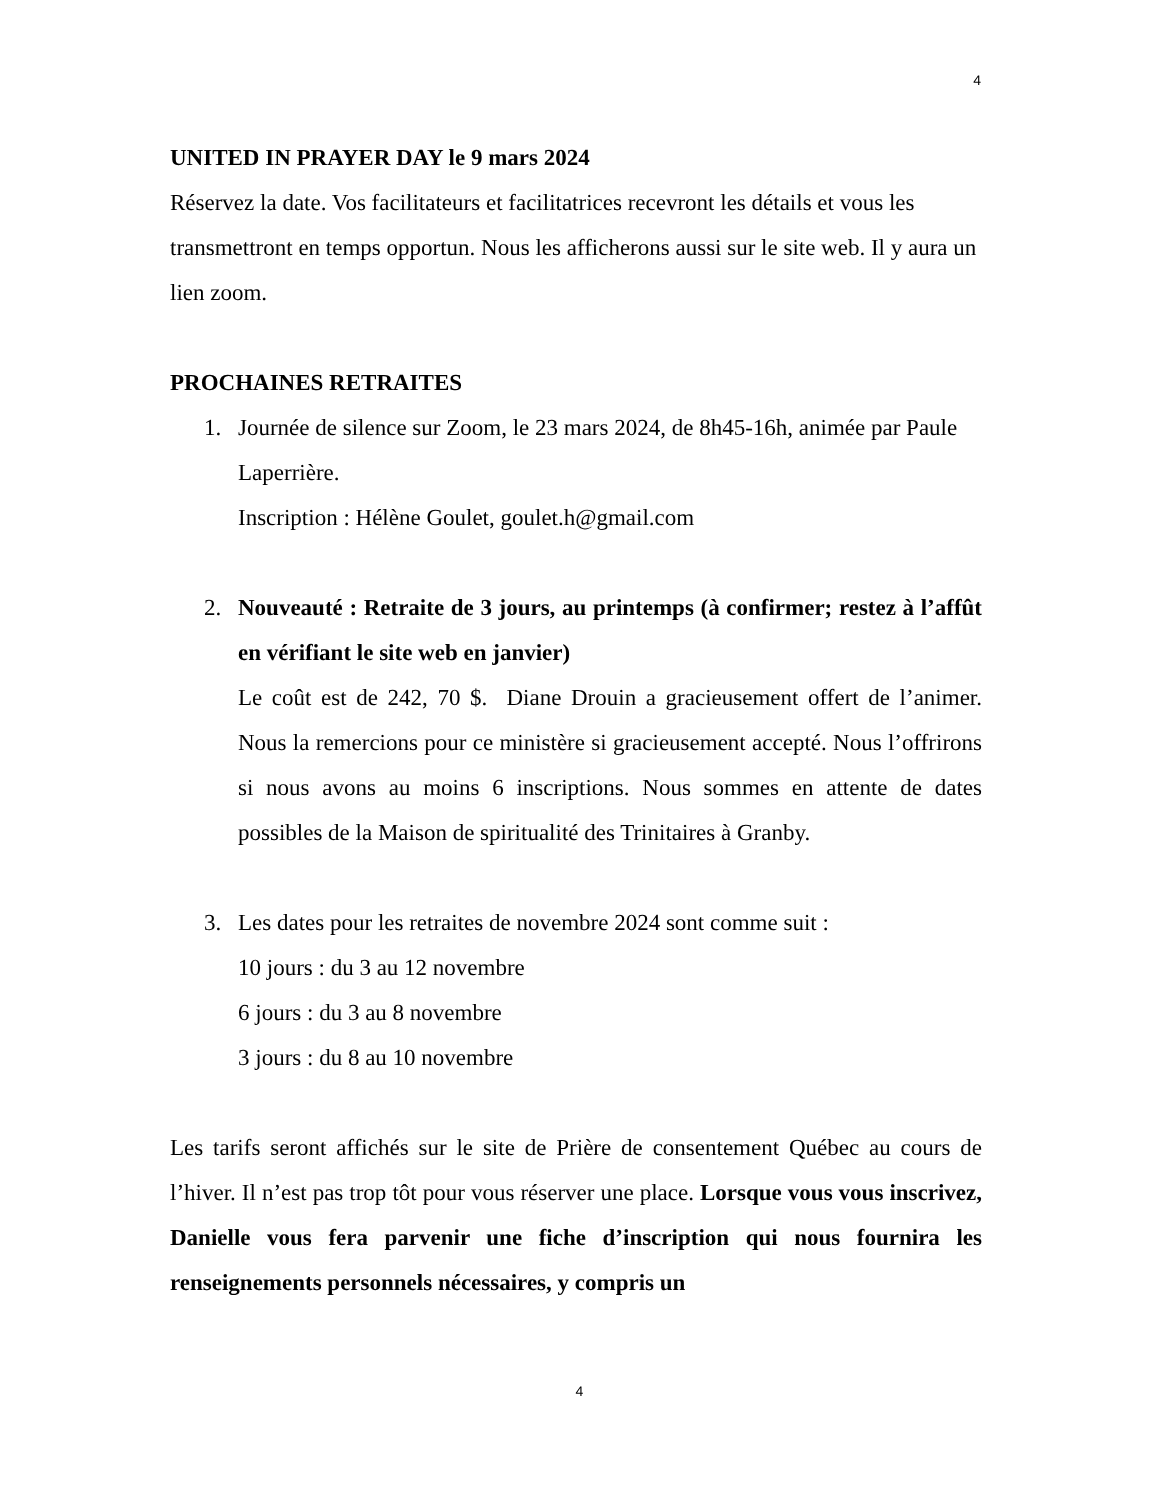4
UNITED IN PRAYER DAY le 9 mars 2024
Réservez la date. Vos facilitateurs et facilitatrices recevront les détails et vous les transmettront en temps opportun. Nous les afficherons aussi sur le site web. Il y aura un lien zoom.
PROCHAINES RETRAITES
1. Journée de silence sur Zoom, le 23 mars 2024, de 8h45-16h, animée par Paule Laperrière.
Inscription : Hélène Goulet, goulet.h@gmail.com
2. Nouveauté : Retraite de 3 jours, au printemps (à confirmer; restez à l’affût en vérifiant le site web en janvier)
Le coût est de 242, 70 $. Diane Drouin a gracieusement offert de l’animer. Nous la remercions pour ce ministère si gracieusement accepté. Nous l’offrirons si nous avons au moins 6 inscriptions. Nous sommes en attente de dates possibles de la Maison de spiritualité des Trinitaires à Granby.
3. Les dates pour les retraites de novembre 2024 sont comme suit :
10 jours : du 3 au 12 novembre
6 jours : du 3 au 8 novembre
3 jours : du 8 au 10 novembre
Les tarifs seront affichés sur le site de Prière de consentement Québec au cours de l’hiver. Il n’est pas trop tôt pour vous réserver une place. Lorsque vous vous inscrivez, Danielle vous fera parvenir une fiche d’inscription qui nous fournira les renseignements personnels nécessaires, y compris un
4